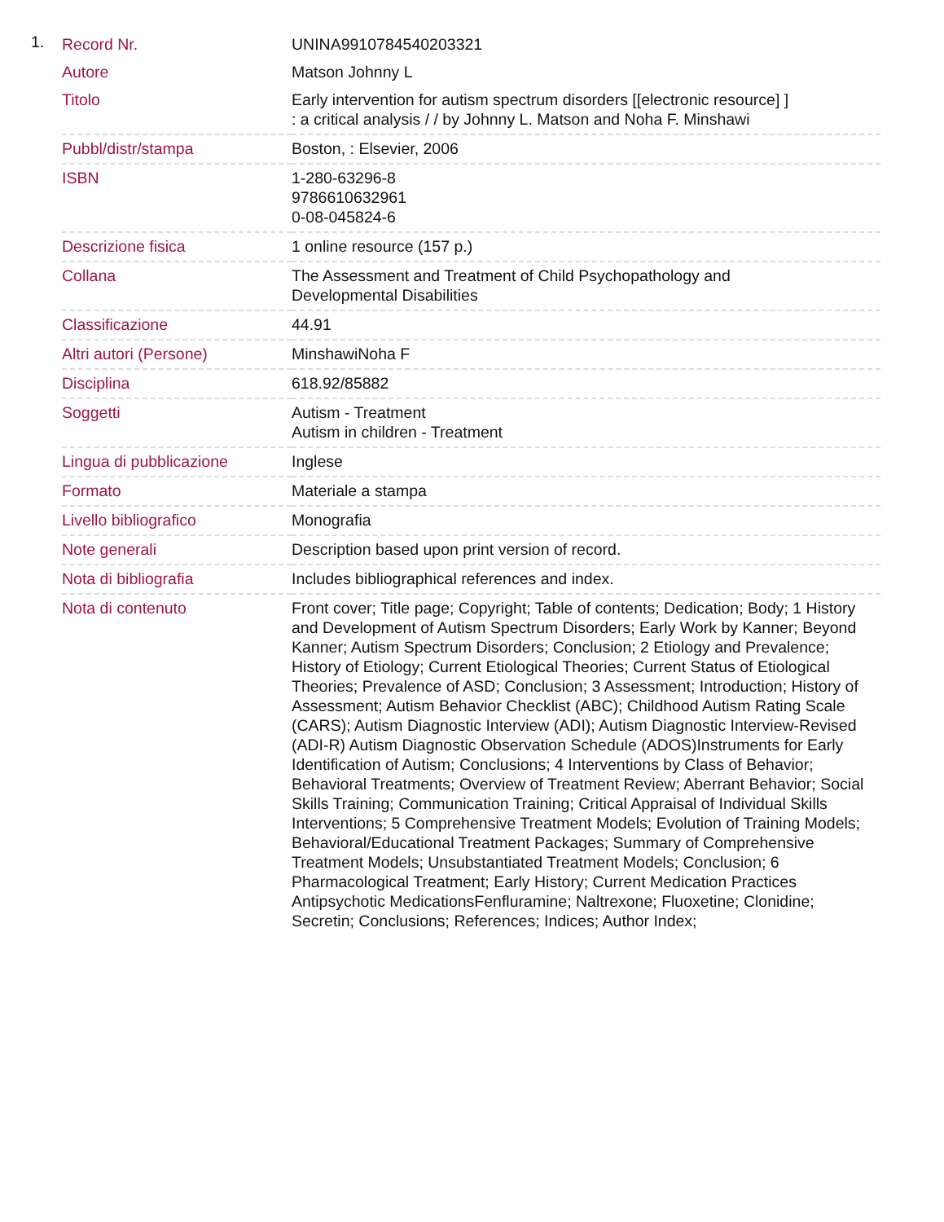1.
| Record Nr. | UNINA9910784540203321 |
| Autore | Matson Johnny L |
| Titolo | Early intervention for autism spectrum disorders [[electronic resource] ] : a critical analysis / / by Johnny L. Matson and Noha F. Minshawi |
| Pubbl/distr/stampa | Boston, : Elsevier, 2006 |
| ISBN | 1-280-63296-8 9786610632961 0-08-045824-6 |
| Descrizione fisica | 1 online resource (157 p.) |
| Collana | The Assessment and Treatment of Child Psychopathology and Developmental Disabilities |
| Classificazione | 44.91 |
| Altri autori (Persone) | MinshawiNoha F |
| Disciplina | 618.92/85882 |
| Soggetti | Autism - Treatment Autism in children - Treatment |
| Lingua di pubblicazione | Inglese |
| Formato | Materiale a stampa |
| Livello bibliografico | Monografia |
| Note generali | Description based upon print version of record. |
| Nota di bibliografia | Includes bibliographical references and index. |
| Nota di contenuto | Front cover; Title page; Copyright; Table of contents; Dedication; Body; 1 History and Development of Autism Spectrum Disorders; Early Work by Kanner; Beyond Kanner; Autism Spectrum Disorders; Conclusion; 2 Etiology and Prevalence; History of Etiology; Current Etiological Theories; Current Status of Etiological Theories; Prevalence of ASD; Conclusion; 3 Assessment; Introduction; History of Assessment; Autism Behavior Checklist (ABC); Childhood Autism Rating Scale (CARS); Autism Diagnostic Interview (ADI); Autism Diagnostic Interview-Revised (ADI-R) Autism Diagnostic Observation Schedule (ADOS)Instruments for Early Identification of Autism; Conclusions; 4 Interventions by Class of Behavior; Behavioral Treatments; Overview of Treatment Review; Aberrant Behavior; Social Skills Training; Communication Training; Critical Appraisal of Individual Skills Interventions; 5 Comprehensive Treatment Models; Evolution of Training Models; Behavioral/Educational Treatment Packages; Summary of Comprehensive Treatment Models; Unsubstantiated Treatment Models; Conclusion; 6 Pharmacological Treatment; Early History; Current Medication Practices Antipsychotic MedicationsFenfluramine; Naltrexone; Fluoxetine; Clonidine; Secretin; Conclusions; References; Indices; Author Index; |